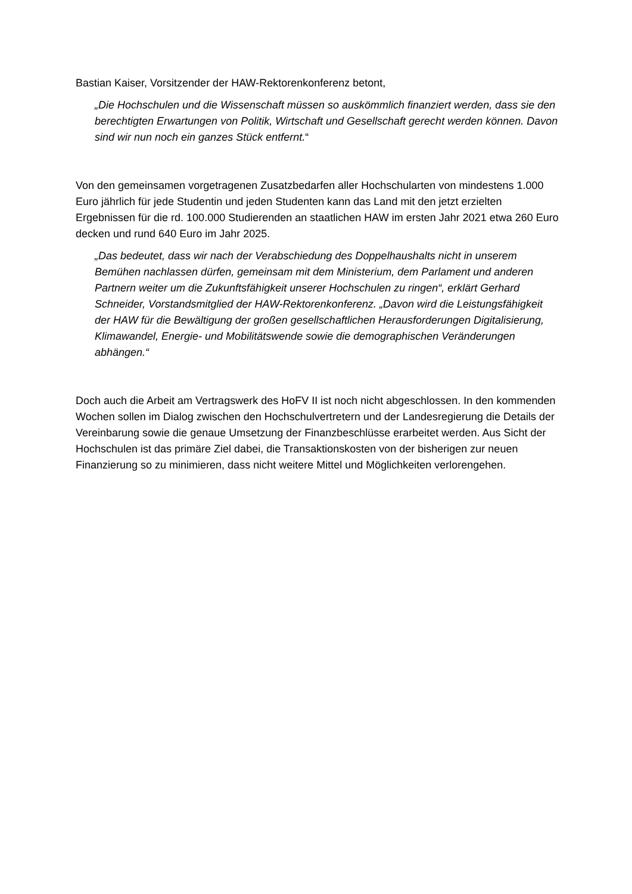Bastian Kaiser, Vorsitzender der HAW-Rektorenkonferenz betont,
„Die Hochschulen und die Wissenschaft müssen so auskömmlich finanziert werden, dass sie den berechtigten Erwartungen von Politik, Wirtschaft und Gesellschaft gerecht werden können. Davon sind wir nun noch ein ganzes Stück entfernt.“
Von den gemeinsamen vorgetragenen Zusatzbedarfen aller Hochschularten von mindestens 1.000 Euro jährlich für jede Studentin und jeden Studenten kann das Land mit den jetzt erzielten Ergebnissen für die rd. 100.000 Studierenden an staatlichen HAW im ersten Jahr 2021 etwa 260 Euro decken und rund 640 Euro im Jahr 2025.
„Das bedeutet, dass wir nach der Verabschiedung des Doppelhaushalts nicht in unserem Bemühen nachlassen dürfen, gemeinsam mit dem Ministerium, dem Parlament und anderen Partnern weiter um die Zukunftsfähigkeit unserer Hochschulen zu ringen“, erklärt Gerhard Schneider, Vorstandsmitglied der HAW-Rektorenkonferenz. „Davon wird die Leistungsfähigkeit der HAW für die Bewältigung der großen gesellschaftlichen Herausforderungen Digitalisierung, Klimawandel, Energie- und Mobilitätswende sowie die demographischen Veränderungen abhängen.“
Doch auch die Arbeit am Vertragswerk des HoFV II ist noch nicht abgeschlossen. In den kommenden Wochen sollen im Dialog zwischen den Hochschulvertretern und der Landesregierung die Details der Vereinbarung sowie die genaue Umsetzung der Finanzbeschlüsse erarbeitet werden. Aus Sicht der Hochschulen ist das primäre Ziel dabei, die Transaktionskosten von der bisherigen zur neuen Finanzierung so zu minimieren, dass nicht weitere Mittel und Möglichkeiten verlorengehen.